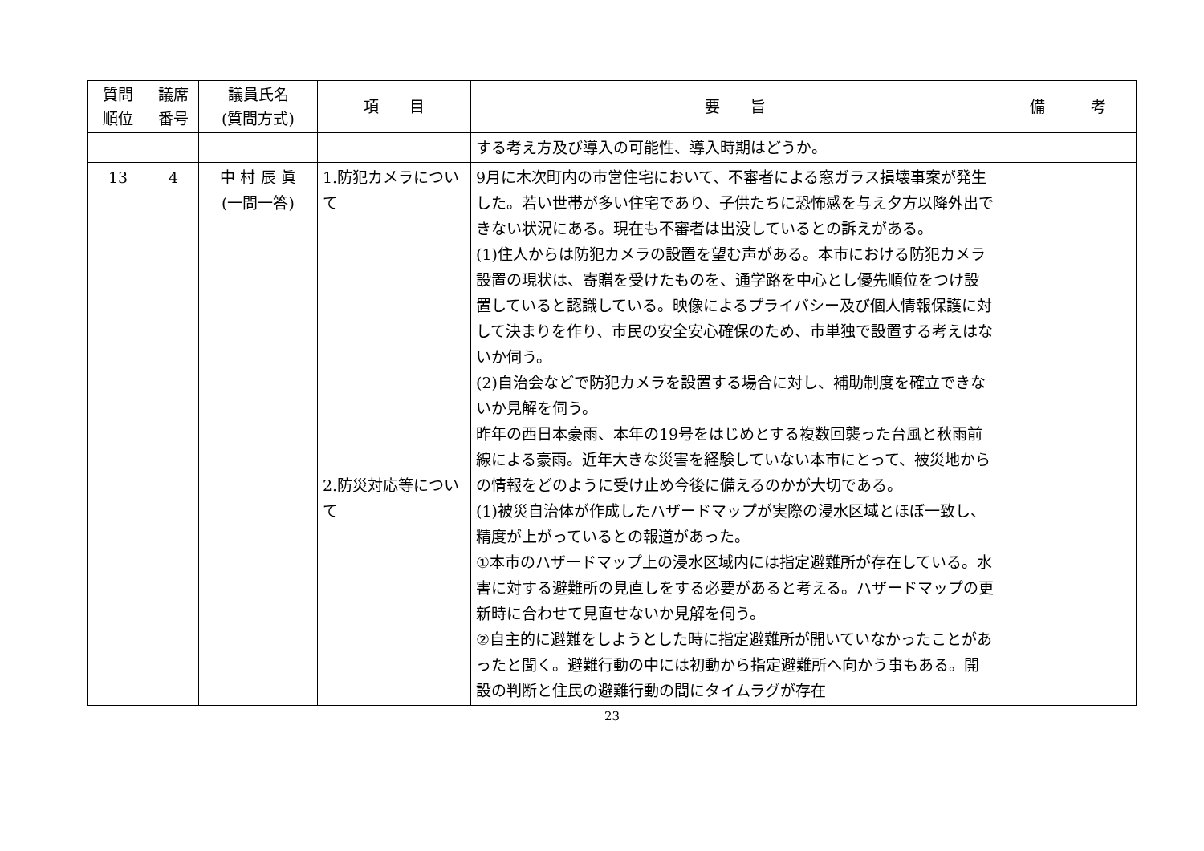| 質問 順位 | 議席 番号 | 議員氏名 (質問方式) | 項 目 | 要 旨 | 備 考 |
| --- | --- | --- | --- | --- | --- |
| | | | | する考え方及び導入の可能性、導入時期はどうか。 | |
| 13 | 4 | 中 村 辰 眞 (一問一答) | 1.防犯カメラについて 2.防災対応等について | 9月に木次町内の市営住宅において、不審者による窓ガラス損壊事案が発生した。若い世帯が多い住宅であり、子供たちに恐怖感を与え夕方以降外出できない状況にある。現在も不審者は出没しているとの訴えがある。 (1)住人からは防犯カメラの設置を望む声がある。本市における防犯カメラ設置の現状は、寄贈を受けたものを、通学路を中心とし優先順位をつけ設置していると認識している。映像によるプライバシー及び個人情報保護に対して決まりを作り、市民の安全安心確保のため、市単独で設置する考えはないか伺う。 (2)自治会などで防犯カメラを設置する場合に対し、補助制度を確立できないか見解を伺う。 昨年の西日本豪雨、本年の19号をはじめとする複数回襲った台風と秋雨前線による豪雨。近年大きな災害を経験していない本市にとって、被災地からの情報をどのように受け止め今後に備えるのかが大切である。 (1)被災自治体が作成したハザードマップが実際の浸水区域とほぼ一致し、精度が上がっているとの報道があった。 ①本市のハザードマップ上の浸水区域内には指定避難所が存在している。水害に対する避難所の見直しをする必要があると考える。ハザードマップの更新時に合わせて見直せないか見解を伺う。 ②自主的に避難をしようとした時に指定避難所が開いていなかったことがあったと聞く。避難行動の中には初動から指定避難所へ向かう事もある。開設の判断と住民の避難行動の間にタイムラグが存在 | |
23